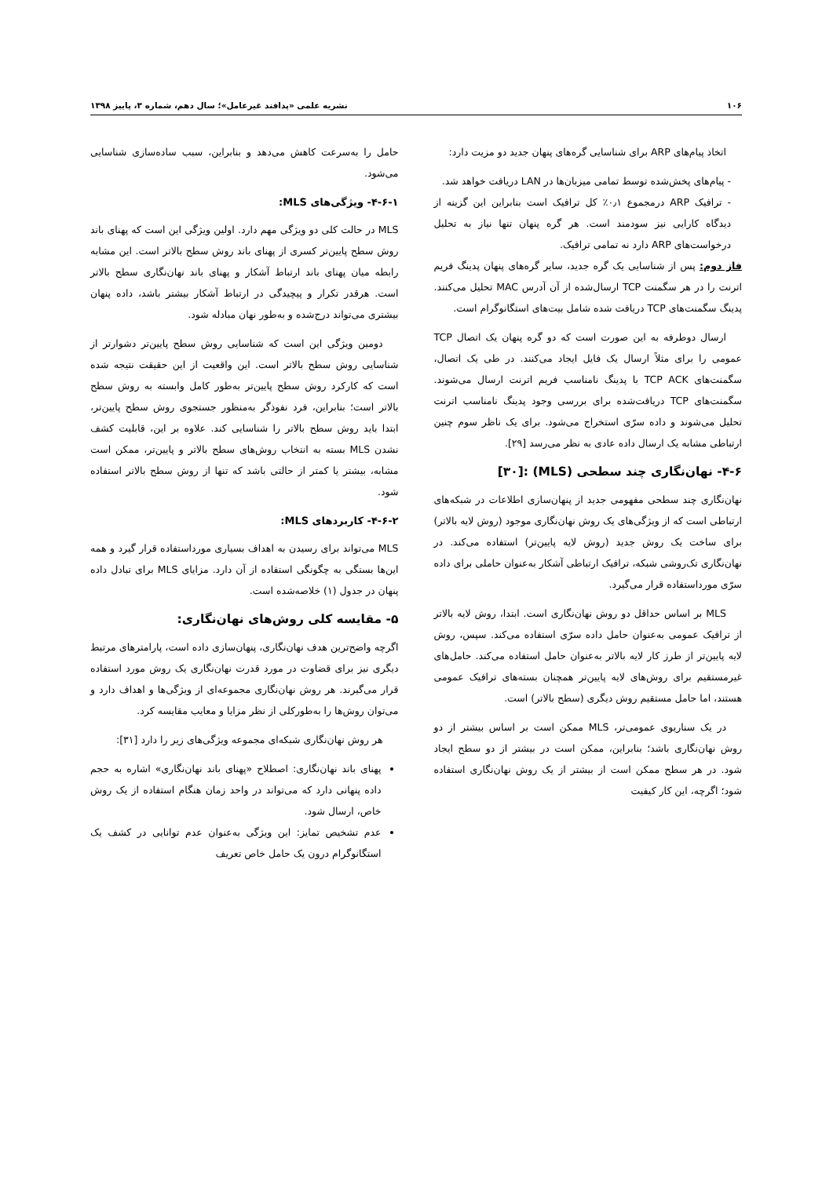۱۰۶ نشریه علمی «پدافند غیرعامل»؛ سال دهم، شماره ۳، پاییز ۱۳۹۸
اتخاذ پیام‌های ARP برای شناسایی گره‌های پنهان جدید دو مزیت دارد:
- پیام‌های پخش‌شده توسط تمامی میزبان‌ها در LAN دریافت خواهد شد.
- ترافیک ARP درمجموع ۰٫۱٪ کل ترافیک است بنابراین این گزینه از دیدگاه کارایی نیز سودمند است. هر گره پنهان تنها نیاز به تحلیل درخواست‌های ARP دارد نه تمامی ترافیک.
فاز دوم: پس از شناسایی یک گره جدید، سایر گره‌های پنهان پدینگ فریم اترنت را در هر سگمنت TCP ارسال‌شده از آن آدرس MAC تحلیل می‌کنند. پدینگ سگمنت‌های TCP دریافت شده شامل بیت‌های استگانوگرام است.
ارسال دوطرفه به این صورت است که دو گره پنهان یک اتصال TCP عمومی را برای مثلاً ارسال یک فایل ایجاد می‌کنند. در طی یک اتصال، سگمنت‌های TCP ACK با پدینگ نامناسب فریم اترنت ارسال می‌شوند. سگمنت‌های TCP دریافت‌شده برای بررسی وجود پدینگ نامناسب اترنت تحلیل می‌شوند و داده سرّی استخراج می‌شود. برای یک ناظر سوم چنین ارتباطی مشابه یک ارسال داده عادی به نظر می‌رسد [۲۹].
۴-۶- نهان‌نگاری چند سطحی (MLS) :[۳۰]
نهان‌نگاری چند سطحی مفهومی جدید از پنهان‌سازی اطلاعات در شبکه‌های ارتباطی است که از ویژگی‌های یک روش نهان‌نگاری موجود (روش لایه بالاتر) برای ساخت یک روش جدید (روش لایه پایین‌تر) استفاده می‌کند. در نهان‌نگاری تک‌روشی شبکه، ترافیک ارتباطی آشکار به‌عنوان حاملی برای داده سرّی مورداستفاده قرار می‌گیرد.
MLS بر اساس حداقل دو روش نهان‌نگاری است. ابتدا، روش لایه بالاتر از ترافیک عمومی به‌عنوان حامل داده سرّی استفاده می‌کند. سپس، روش لایه پایین‌تر از طرز کار لایه بالاتر به‌عنوان حامل استفاده می‌کند. حامل‌های غیرمستقیم برای روش‌های لایه پایین‌تر همچنان بسته‌های ترافیک عمومی هستند، اما حامل مستقیم روش دیگری (سطح بالاتر) است.
در یک سناریوی عمومی‌تر، MLS ممکن است بر اساس بیشتر از دو روش نهان‌نگاری باشد؛ بنابراین، ممکن است در بیشتر از دو سطح ایجاد شود. در هر سطح ممکن است از بیشتر از یک روش نهان‌نگاری استفاده شود؛ اگرچه، این کار کیفیت
حامل را به‌سرعت کاهش می‌دهد و بنابراین، سبب ساده‌سازی شناسایی می‌شود.
۴-۶-۱- ویژگی‌های MLS:
MLS در حالت کلی دو ویژگی مهم دارد. اولین ویژگی این است که پهنای باند روش سطح پایین‌تر کسری از پهنای باند روش سطح بالاتر است. این مشابه رابطه میان پهنای باند ارتباط آشکار و پهنای باند نهان‌نگاری سطح بالاتر است. هرقدر تکرار و پیچیدگی در ارتباط آشکار بیشتر باشد، داده پنهان بیشتری می‌تواند درج‌شده و به‌طور نهان مبادله شود.
دومین ویژگی این است که شناسایی روش سطح پایین‌تر دشوارتر از شناسایی روش سطح بالاتر است. این واقعیت از این حقیقت نتیجه شده است که کارکرد روش سطح پایین‌تر به‌طور کامل وابسته به روش سطح بالاتر است؛ بنابراین، فرد نفوذگر به‌منظور جستجوی روش سطح پایین‌تر، ابتدا باید روش سطح بالاتر را شناسایی کند. علاوه بر این، قابلیت کشف نشدن MLS بسته به انتخاب روش‌های سطح بالاتر و پایین‌تر، ممکن است مشابه، بیشتر یا کمتر از حالتی باشد که تنها از روش سطح بالاتر استفاده شود.
۴-۶-۲- کاربردهای MLS:
MLS می‌تواند برای رسیدن به اهداف بسیاری مورداستفاده قرار گیرد و همه این‌ها بستگی به چگونگی استفاده از آن دارد. مزایای MLS برای تبادل داده پنهان در جدول (۱) خلاصه‌شده است.
۵- مقایسه کلی روش‌های نهان‌نگاری:
اگرچه واضح‌ترین هدف نهان‌نگاری، پنهان‌سازی داده است، پارامترهای مرتبط دیگری نیز برای قضاوت در مورد قدرت نهان‌نگاری یک روش مورد استفاده قرار می‌گیرند. هر روش نهان‌نگاری مجموعه‌ای از ویژگی‌ها و اهداف دارد و می‌توان روش‌ها را به‌طورکلی از نظر مزایا و معایب مقایسه کرد.
هر روش نهان‌نگاری شبکه‌ای مجموعه ویژگی‌های زیر را دارد [۳۱]:
پهنای باند نهان‌نگاری: اصطلاح «پهنای باند نهان‌نگاری» اشاره به حجم داده پنهانی دارد که می‌تواند در واحد زمان هنگام استفاده از یک روش خاص، ارسال شود.
عدم تشخیص تمایز: این ویژگی به‌عنوان عدم توانایی در کشف یک استگانوگرام درون یک حامل خاص تعریف